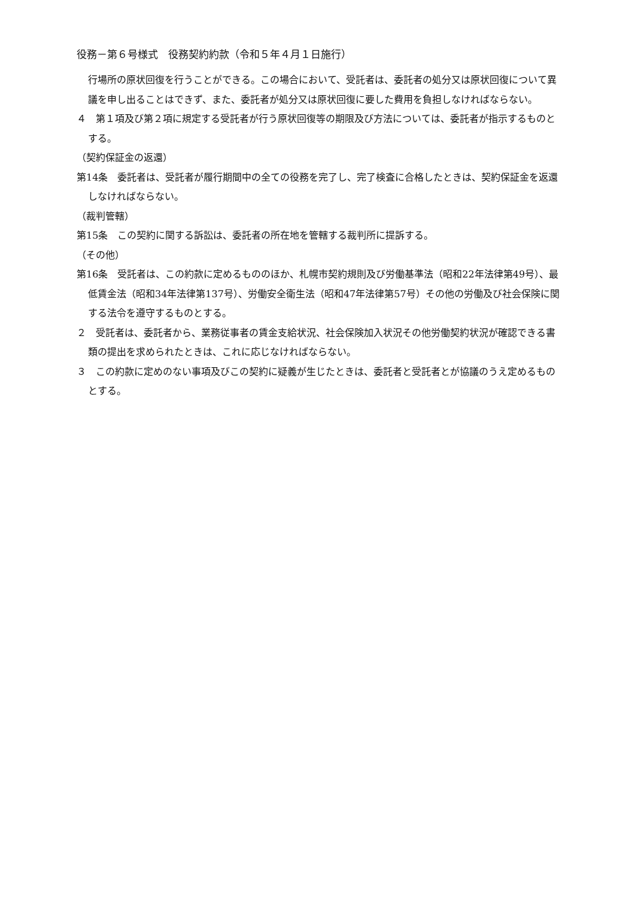役務－第６号様式　役務契約約款（令和５年４月１日施行）
行場所の原状回復を行うことができる。この場合において、受託者は、委託者の処分又は原状回復について異議を申し出ることはできず、また、委託者が処分又は原状回復に要した費用を負担しなければならない。
４　第１項及び第２項に規定する受託者が行う原状回復等の期限及び方法については、委託者が指示するものとする。
（契約保証金の返還）
第14条　委託者は、受託者が履行期間中の全ての役務を完了し、完了検査に合格したときは、契約保証金を返還しなければならない。
（裁判管轄）
第15条　この契約に関する訴訟は、委託者の所在地を管轄する裁判所に提訴する。
（その他）
第16条　受託者は、この約款に定めるもののほか、札幌市契約規則及び労働基準法（昭和22年法律第49号）、最低賃金法（昭和34年法律第137号）、労働安全衛生法（昭和47年法律第57号）その他の労働及び社会保険に関する法令を遵守するものとする。
２　受託者は、委託者から、業務従事者の賃金支給状況、社会保険加入状況その他労働契約状況が確認できる書類の提出を求められたときは、これに応じなければならない。
３　この約款に定めのない事項及びこの契約に疑義が生じたときは、委託者と受託者とが協議のうえ定めるものとする。